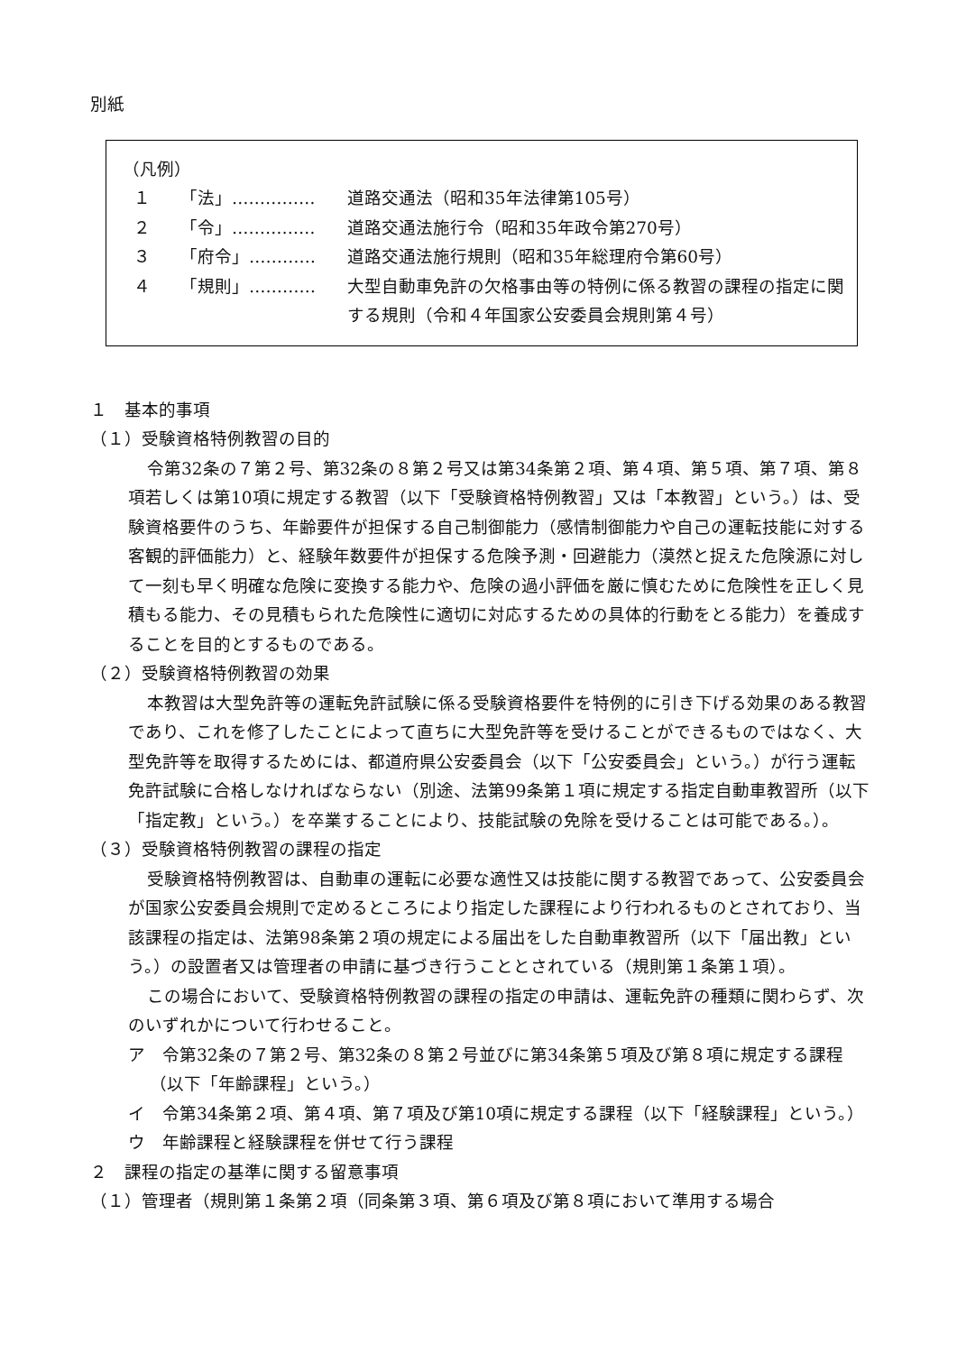別紙
（凡例）
１ 「法」…………… 道路交通法（昭和35年法律第105号）
２ 「令」…………… 道路交通法施行令（昭和35年政令第270号）
３ 「府令」………… 道路交通法施行規則（昭和35年総理府令第60号）
４ 「規則」………… 大型自動車免許の欠格事由等の特例に係る教習の課程の指定に関する規則（令和４年国家公安委員会規則第４号）
１　基本的事項
（１）受験資格特例教習の目的
令第32条の７第２号、第32条の８第２号又は第34条第２項、第４項、第５項、第７項、第８項若しくは第10項に規定する教習（以下「受験資格特例教習」又は「本教習」という。）は、受験資格要件のうち、年齢要件が担保する自己制御能力（感情制御能力や自己の運転技能に対する客観的評価能力）と、経験年数要件が担保する危険予測・回避能力（漠然と捉えた危険源に対して一刻も早く明確な危険に変換する能力や、危険の過小評価を厳に慎むために危険性を正しく見積もる能力、その見積もられた危険性に適切に対応するための具体的行動をとる能力）を養成することを目的とするものである。
（２）受験資格特例教習の効果
本教習は大型免許等の運転免許試験に係る受験資格要件を特例的に引き下げる効果のある教習であり、これを修了したことによって直ちに大型免許等を受けることができるものではなく、大型免許等を取得するためには、都道府県公安委員会（以下「公安委員会」という。）が行う運転免許試験に合格しなければならない（別途、法第99条第１項に規定する指定自動車教習所（以下「指定教」という。）を卒業することにより、技能試験の免除を受けることは可能である。）。
（３）受験資格特例教習の課程の指定
受験資格特例教習は、自動車の運転に必要な適性又は技能に関する教習であって、公安委員会が国家公安委員会規則で定めるところにより指定した課程により行われるものとされており、当該課程の指定は、法第98条第２項の規定による届出をした自動車教習所（以下「届出教」という。）の設置者又は管理者の申請に基づき行うこととされている（規則第１条第１項）。
この場合において、受験資格特例教習の課程の指定の申請は、運転免許の種類に関わらず、次のいずれかについて行わせること。
ア　令第32条の７第２号、第32条の８第２号並びに第34条第５項及び第８項に規定する課程（以下「年齢課程」という。）
イ　令第34条第２項、第４項、第７項及び第10項に規定する課程（以下「経験課程」という。）
ウ　年齢課程と経験課程を併せて行う課程
２　課程の指定の基準に関する留意事項
（１）管理者（規則第１条第２項（同条第３項、第６項及び第８項において準用する場合